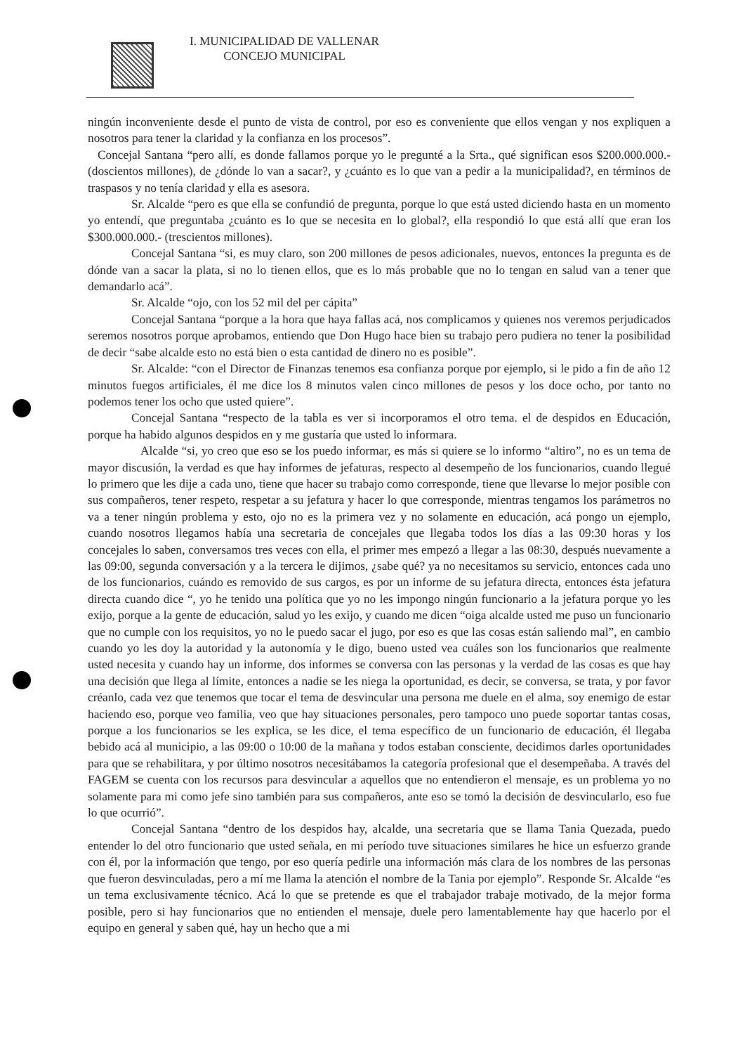I. MUNICIPALIDAD DE VALLENAR
CONCEJO MUNICIPAL
ningún inconveniente desde el punto de vista de control, por eso es conveniente que ellos vengan y nos expliquen a nosotros para tener la claridad y la confianza en los procesos”.
Concejal Santana “pero allí, es donde fallamos porque yo le pregunté a la Srta., qué significan esos $200.000.000.- (doscientos millones), de ¿dónde lo van a sacar?, y ¿cuánto es lo que van a pedir a la municipalidad?, en términos de traspasos y no tenía claridad y ella es asesora.
Sr. Alcalde “pero es que ella se confundió de pregunta, porque lo que está usted diciendo hasta en un momento yo entendí, que preguntaba ¿cuánto es lo que se necesita en lo global?, ella respondió lo que está allí que eran los $300.000.000.- (trescientos millones).
Concejal Santana “si, es muy claro, son 200 millones de pesos adicionales, nuevos, entonces la pregunta es de dónde van a sacar la plata, si no lo tienen ellos, que es lo más probable que no lo tengan en salud van a tener que demandarlo acá”.
Sr. Alcalde “ojo, con los 52 mil del per cápita”
Concejal Santana “porque a la hora que haya fallas acá, nos complicamos y quienes nos veremos perjudicados seremos nosotros porque aprobamos, entiendo que Don Hugo hace bien su trabajo pero pudiera no tener la posibilidad de decir “sabe alcalde esto no está bien o esta cantidad de dinero no es posible”.
Sr. Alcalde: “con el Director de Finanzas tenemos esa confianza porque por ejemplo, si le pido a fin de año 12 minutos fuegos artificiales, él me dice los 8 minutos valen cinco millones de pesos y los doce ocho, por tanto no podemos tener los ocho que usted quiere”.
Concejal Santana “respecto de la tabla es ver si incorporamos el otro tema. el de despidos en Educación, porque ha habido algunos despidos en y me gustaría que usted lo informara.
Alcalde “si, yo creo que eso se los puedo informar, es más si quiere se lo informo “altiro”, no es un tema de mayor discusión, la verdad es que hay informes de jefaturas, respecto al desempeño de los funcionarios, cuando llegué lo primero que les dije a cada uno, tiene que hacer su trabajo como corresponde, tiene que llevarse lo mejor posible con sus compañeros, tener respeto, respetar a su jefatura y hacer lo que corresponde, mientras tengamos los parámetros no va a tener ningún problema y esto, ojo no es la primera vez y no solamente en educación, acá pongo un ejemplo, cuando nosotros llegamos había una secretaria de concejales que llegaba todos los días a las 09:30 horas y los concejales lo saben, conversamos tres veces con ella, el primer mes empezó a llegar a las 08:30, después nuevamente a las 09:00, segunda conversación y a la tercera le dijimos, ¿sabe qué? ya no necesitamos su servicio, entonces cada uno de los funcionarios, cuándo es removido de sus cargos, es por un informe de su jefatura directa, entonces ésta jefatura directa cuando dice “, yo he tenido una política que yo no les impongo ningún funcionario a la jefatura porque yo les exijo, porque a la gente de educación, salud yo les exijo, y cuando me dicen “oiga alcalde usted me puso un funcionario que no cumple con los requisitos, yo no le puedo sacar el jugo, por eso es que las cosas están saliendo mal”, en cambio cuando yo les doy la autoridad y la autonomía y le digo, bueno usted vea cuáles son los funcionarios que realmente usted necesita y cuando hay un informe, dos informes se conversa con las personas y la verdad de las cosas es que hay una decisión que llega al límite, entonces a nadie se les niega la oportunidad, es decir, se conversa, se trata, y por favor créanlo, cada vez que tenemos que tocar el tema de desvincular una persona me duele en el alma, soy enemigo de estar haciendo eso, porque veo familia, veo que hay situaciones personales, pero tampoco uno puede soportar tantas cosas, porque a los funcionarios se les explica, se les dice, el tema específico de un funcionario de educación, él llegaba bebido acá al municipio, a las 09:00 o 10:00 de la mañana y todos estaban consciente, decidimos darles oportunidades para que se rehabilitara, y por último nosotros necesitábamos la categoría profesional que el desempeñaba. A través del FAGEM se cuenta con los recursos para desvincular a aquellos que no entendieron el mensaje, es un problema yo no solamente para mi como jefe sino también para sus compañeros, ante eso se tomó la decisión de desvincularlo, eso fue lo que ocurrió”.
Concejal Santana “dentro de los despidos hay, alcalde, una secretaria que se llama Tania Quezada, puedo entender lo del otro funcionario que usted señala, en mi período tuve situaciones similares he hice un esfuerzo grande con él, por la información que tengo, por eso quería pedirle una información más clara de los nombres de las personas que fueron desvinculadas, pero a mí me llama la atención el nombre de la Tania por ejemplo”. Responde Sr. Alcalde “es un tema exclusivamente técnico. Acá lo que se pretende es que el trabajador trabaje motivado, de la mejor forma posible, pero si hay funcionarios que no entienden el mensaje, duele pero lamentablemente hay que hacerlo por el equipo en general y saben qué, hay un hecho que a mi